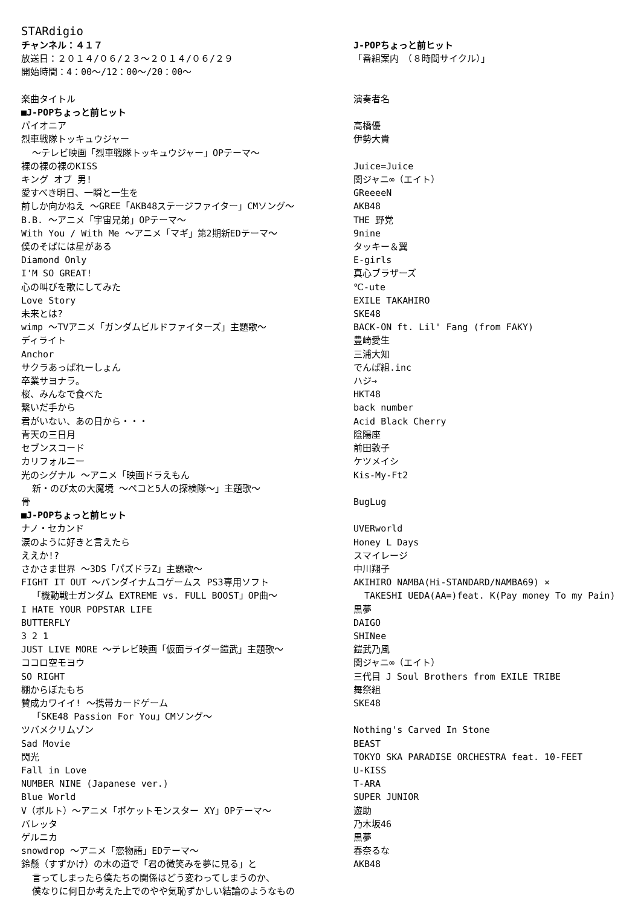STARdigio
| チャンネル：４１７ | J-POPちょっと前ヒット |
| 放送日：２０１４/０６/２３～２０１４/０６/２９ | 「番組案内 （８時間サイクル）」 |
| 開始時間：4：00～/12：00～/20：00～ | |
| 楽曲タイトル | 演奏者名 |
| ■J-POPちょっと前ヒット | |
| パイオニア | 高橋優 |
| 烈車戦隊トッキュウジャー ～テレビ映画「烈車戦隊トッキュウジャー」OPテーマ～ | 伊勢大貴 |
| 裸の裸の裸のKISS | Juice=Juice |
| キング オブ 男! | 関ジャニ∞（エイト） |
| 愛すべき明日、一瞬と一生を | GReeeeN |
| 前しか向かねえ ～GREE「AKB48ステージファイター」CMソング～ | AKB48 |
| B.B. ～アニメ「宇宙兄弟」OPテーマ～ | THE 野党 |
| With You / With Me ～アニメ「マギ」第2期新EDテーマ～ | 9nine |
| 僕のそばには星がある | タッキー＆翼 |
| Diamond Only | E-girls |
| I'M SO GREAT! | 真心ブラザーズ |
| 心の叫びを歌にしてみた | ℃-ute |
| Love Story | EXILE TAKAHIRO |
| 未来とは? | SKE48 |
| wimp ～TVアニメ「ガンダムビルドファイターズ」主題歌～ | BACK-ON ft. Lil' Fang (from FAKY) |
| ディライト | 豊崎愛生 |
| Anchor | 三浦大知 |
| サクラあっぱれーしょん | でんぱ組.inc |
| 卒業サヨナラ。 | ハジ→ |
| 桜、みんなで食べた | HKT48 |
| 繋いだ手から | back number |
| 君がいない、あの日から・・・ | Acid Black Cherry |
| 青天の三日月 | 陰陽座 |
| セブンスコード | 前田敦子 |
| カリフォルニー | ケツメイシ |
| 光のシグナル ～アニメ「映画ドラえもん 新・のび太の大魔境 ～ペコと5人の探検隊～」主題歌～ | Kis-My-Ft2 |
| 骨 | BugLug |
| ■J-POPちょっと前ヒット | |
| ナノ・セカンド | UVERworld |
| 涙のように好きと言えたら | Honey L Days |
| ええか!? | スマイレージ |
| さかさま世界 ～3DS「パズドラZ」主題歌～ | 中川翔子 |
| FIGHT IT OUT ～バンダイナムコゲームス PS3専用ソフト 「機動戦士ガンダム EXTREME vs. FULL BOOST」OP曲～ | AKIHIRO NAMBA(Hi-STANDARD/NAMBA69) × TAKESHI UEDA(AA=)feat. K(Pay money To my Pain) |
| I HATE YOUR POPSTAR LIFE | 黒夢 |
| BUTTERFLY | DAIGO |
| 3 2 1 | SHINee |
| JUST LIVE MORE ～テレビ映画「仮面ライダー鎧武」主題歌～ | 鎧武乃風 |
| ココロ空モヨウ | 関ジャニ∞（エイト） |
| SO RIGHT | 三代目 J Soul Brothers from EXILE TRIBE |
| 棚からぼたもち | 舞祭組 |
| 賛成カワイイ! ～携帯カードゲーム 「SKE48 Passion For You」CMソング～ | SKE48 |
| ツバメクリムゾン | Nothing's Carved In Stone |
| Sad Movie | BEAST |
| 閃光 | TOKYO SKA PARADISE ORCHESTRA feat. 10-FEET |
| Fall in Love | U-KISS |
| NUMBER NINE (Japanese ver.) | T-ARA |
| Blue World | SUPER JUNIOR |
| V（ボルト）～アニメ「ポケットモンスター XY」OPテーマ～ | 遊助 |
| バレッタ | 乃木坂46 |
| ゲルニカ | 黒夢 |
| snowdrop ～アニメ「恋物語」EDテーマ～ | 春奈るな |
| 鈴懸（すずかけ）の木の道で「君の微笑みを夢に見る」と 言ってしまったら僕たちの関係はどう変わってしまうのか、 僕なりに何日か考えた上でのやや気恥ずかしい結論のようなもの | AKB48 |